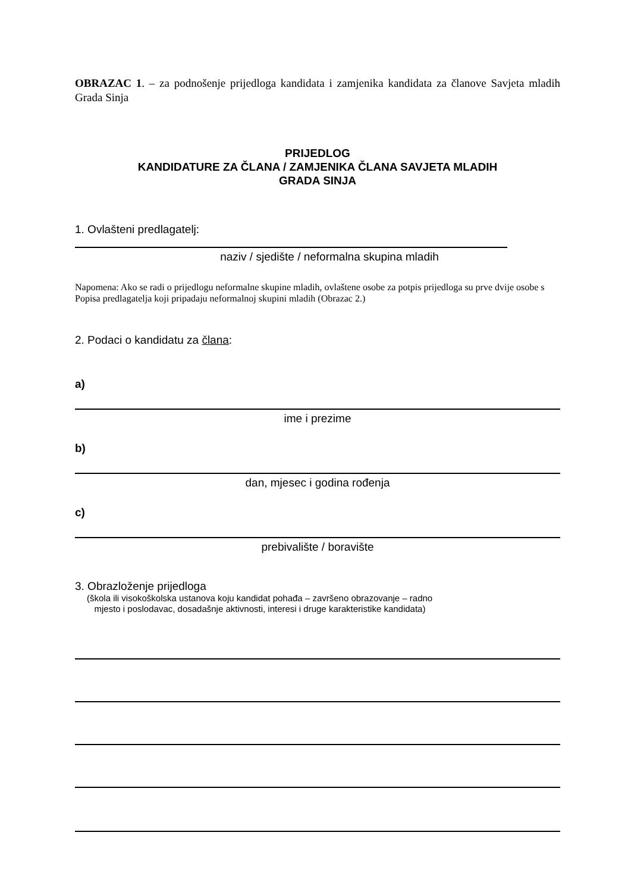OBRAZAC 1. – za podnošenje prijedloga kandidata i zamjenika kandidata za članove Savjeta mladih Grada Sinja
PRIJEDLOG
KANDIDATURE ZA ČLANA / ZAMJENIKA ČLANA SAVJETA MLADIH
GRADA SINJA
1. Ovlašteni predlagatelj:
naziv / sjedište / neformalna skupina mladih
Napomena: Ako se radi o prijedlogu neformalne skupine mladih, ovlaštene osobe za potpis prijedloga su prve dvije osobe s Popisa predlagatelja koji pripadaju neformalnoj skupini mladih (Obrazac 2.)
2. Podaci o kandidatu za člana:
a)
ime i prezime
b)
dan, mjesec i godina rođenja
c)
prebivalište / boravište
3. Obrazloženje prijedloga
(škola ili visokoškolska ustanova koju kandidat pohađa – završeno obrazovanje – radno
mjesto i poslodavac, dosadašnje aktivnosti, interesi i druge karakteristike kandidata)